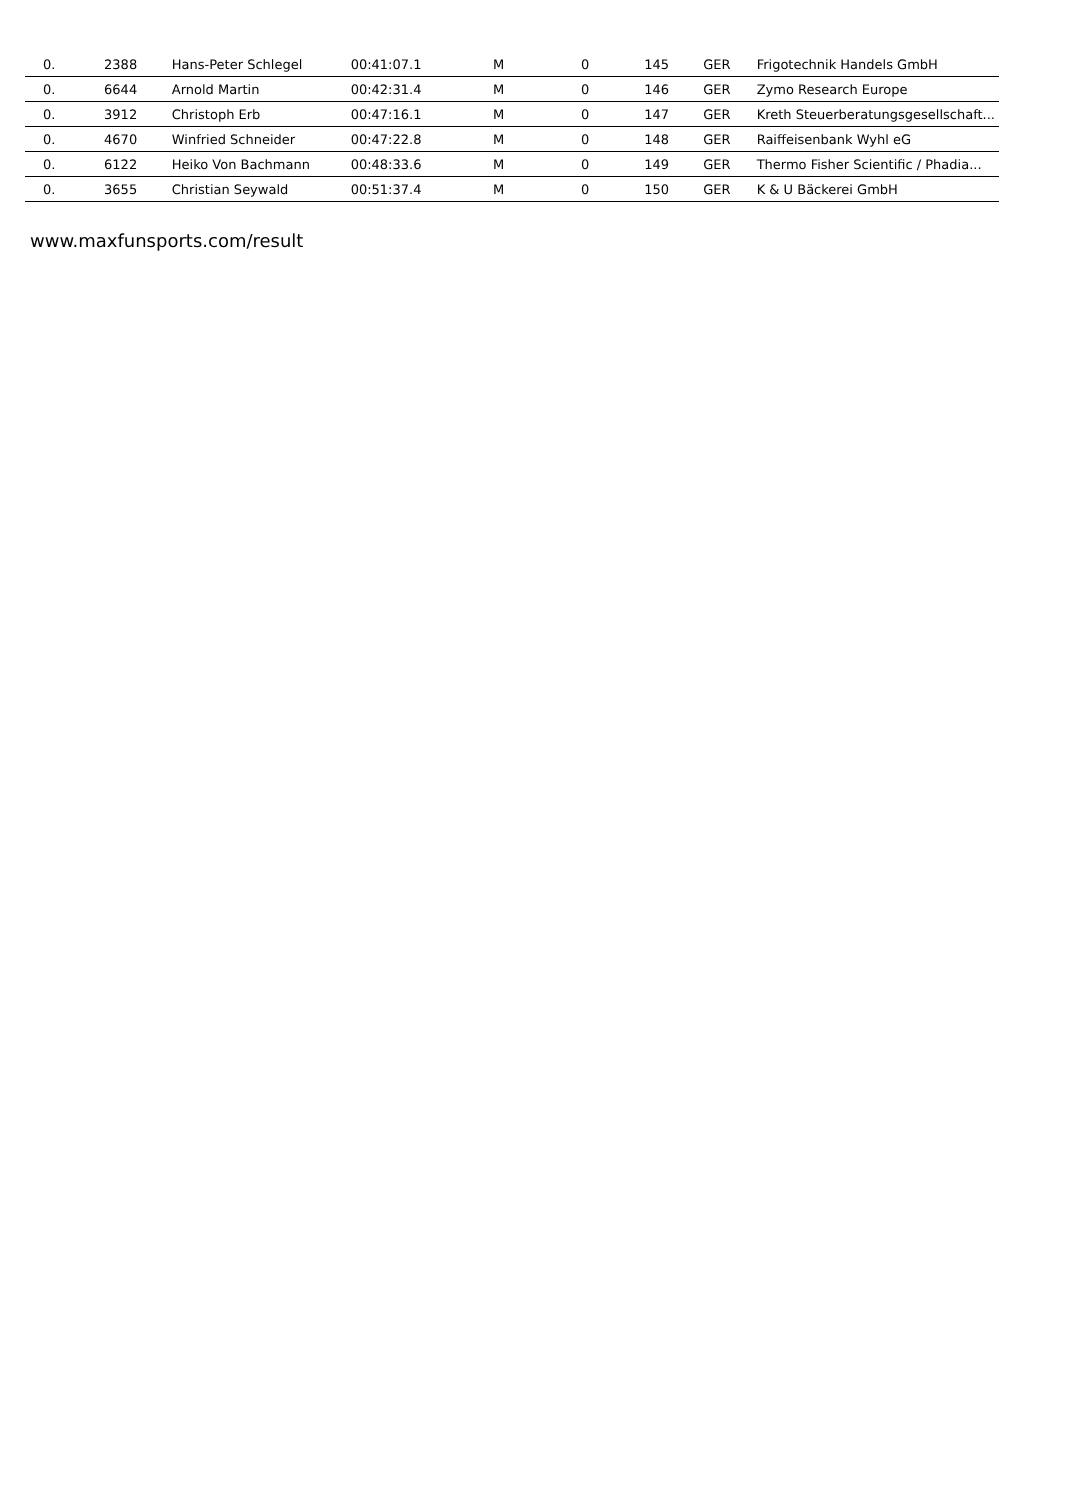| 0. | 2388 | Hans-Peter Schlegel | 00:41:07.1 | M | 0 | 145 | GER | Frigotechnik Handels GmbH |
| 0. | 6644 | Arnold Martin | 00:42:31.4 | M | 0 | 146 | GER | Zymo Research Europe |
| 0. | 3912 | Christoph Erb | 00:47:16.1 | M | 0 | 147 | GER | Kreth Steuerberatungsgesellschaft... |
| 0. | 4670 | Winfried Schneider | 00:47:22.8 | M | 0 | 148 | GER | Raiffeisenbank Wyhl eG |
| 0. | 6122 | Heiko Von Bachmann | 00:48:33.6 | M | 0 | 149 | GER | Thermo Fisher Scientific / Phadia... |
| 0. | 3655 | Christian Seywald | 00:51:37.4 | M | 0 | 150 | GER | K & U Bäckerei GmbH |
www.maxfunsports.com/result